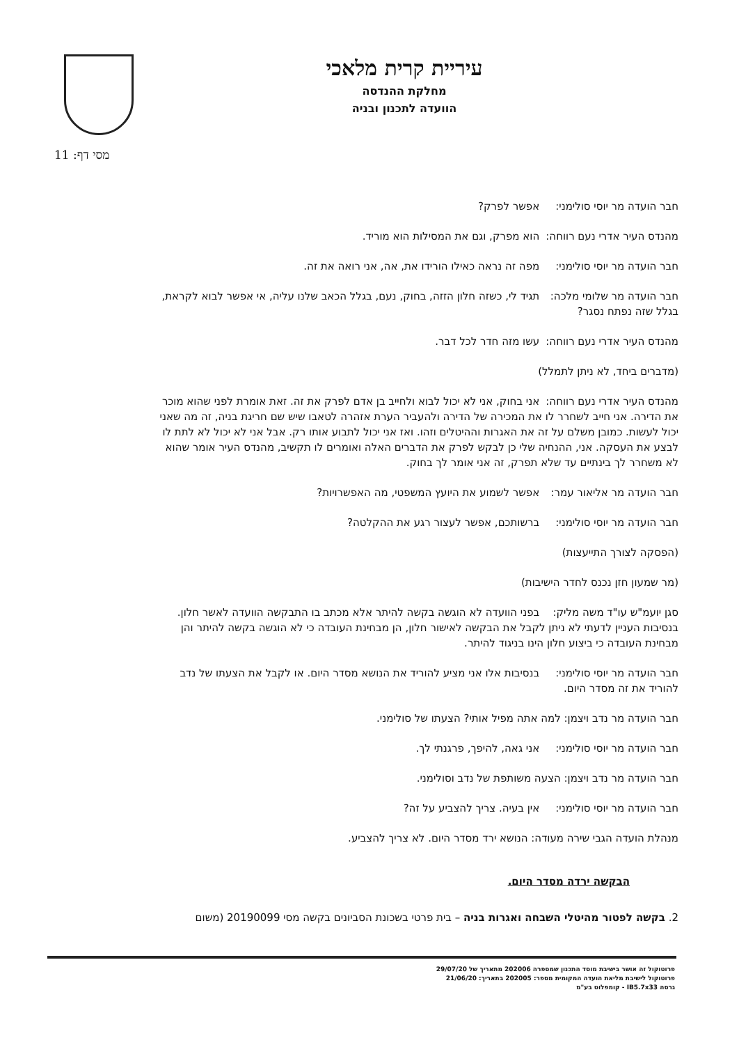עיריית קרית מלאכי
מחלקת ההנדסה
הוועדה לתכנון ובניה
מסי דף: 11
חבר הועדה מר יוסי סולימני: אפשר לפרק?
מהנדס העיר אדרי נעם רווחה: הוא מפרק, וגם את המסילות הוא מוריד.
חבר הועדה מר יוסי סולימני: מפה זה נראה כאילו הורידו את, אה, אני רואה את זה.
חבר הועדה מר שלומי מלכה: תגיד לי, כשזה חלון הזזה, בחוק, נעם, בגלל הכאב שלנו עליה, אי אפשר לבוא לקראת, בגלל שזה נפתח נסגר?
מהנדס העיר אדרי נעם רווחה: עשו מזה חדר לכל דבר.
(מדברים ביחד, לא ניתן לתמלל)
מהנדס העיר אדרי נעם רווחה: אני בחוק, אני לא יכול לבוא ולחייב בן אדם לפרק את זה. זאת אומרת לפני שהוא מוכר את הדירה. אני חייב לשחרר לו את המכירה של הדירה ולהעביר הערת אזהרה לטאבו שיש שם חריגת בניה, זה מה שאני יכול לעשות. כמובן משלם על זה את האגרות וההיטלים וזהו. ואז אני יכול לתבוע אותו רק. אבל אני לא יכול לא לתת לו לבצע את העסקה. אני, ההנחיה שלי כן לבקש לפרק את הדברים האלה ואומרים לו תקשיב, מהנדס העיר אומר שהוא לא משחרר לך בינתיים עד שלא תפרק, זה אני אומר לך בחוק.
חבר הועדה מר אליאור עמר: אפשר לשמוע את היועץ המשפטי, מה האפשרויות?
חבר הועדה מר יוסי סולימני: ברשותכם, אפשר לעצור רגע את ההקלטה?
(הפסקה לצורך התייעצות)
(מר שמעון חזן נכנס לחדר הישיבות)
סגן יועמ"ש עו"ד משה מליק: בפני הוועדה לא הוגשה בקשה להיתר אלא מכתב בו התבקשה הוועדה לאשר חלון. בנסיבות העניין לדעתי לא ניתן לקבל את הבקשה לאישור חלון, הן מבחינת העובדה כי לא הוגשה בקשה להיתר והן מבחינת העובדה כי ביצוע חלון הינו בניגוד להיתר.
חבר הועדה מר יוסי סולימני: בנסיבות אלו אני מציע להוריד את הנושא מסדר היום. או לקבל את הצעתו של נדב להוריד את זה מסדר היום.
חבר הועדה מר נדב ויצמן: למה אתה מפיל אותי? הצעתו של סולימני.
חבר הועדה מר יוסי סולימני: אני גאה, להיפך, פרגנתי לך.
חבר הועדה מר נדב ויצמן: הצעה משותפת של נדב וסולימני.
חבר הועדה מר יוסי סולימני: אין בעיה. צריך להצביע על זה?
מנהלת הועדה הגבי שירה מעודה: הנושא ירד מסדר היום. לא צריך להצביע.
הבקשה ירדה מסדר היום.
2. בקשה לפטור מהיטלי השבחה ואגרות בניה – בית פרטי בשכונת הסביונים בקשה מסי 20190099 (משום
פרוטוקול זה אושר בישיבת מוסד התכנון שמספרה 202006 מתאריך של 29/07/20
פרוטוקול לישיבת מליאת הועדה המקומית מספר: 202005 בתאריך: 21/06/20
גרסה IB5.7x33 - קומפלוט בע"מ